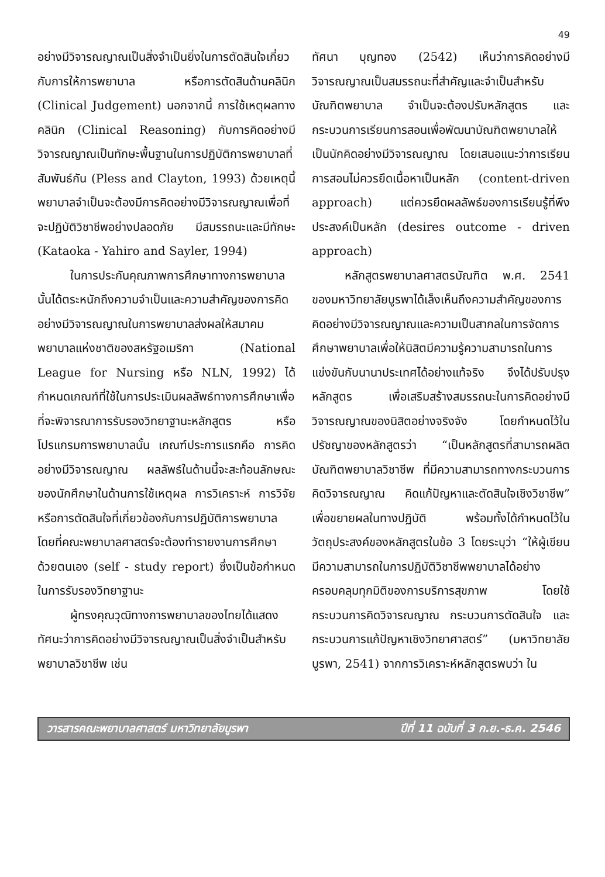49
อย่างมีวิจารณญาณเป็นสิ่งจำเป็นยิ่งในการตัดสินใจเกี่ยวกับการให้การพยาบาล หรือการตัดสินด้านคลินิก (Clinical Judgement) นอกจากนี้ การใช้เหตุผลทางคลินิก (Clinical Reasoning) กับการคิดอย่างมีวิจารณญาณเป็นทักษะพื้นฐานในการปฏิบัติการพยาบาลที่สัมพันธ์กัน (Pless and Clayton, 1993) ด้วยเหตุนี้พยาบาลจำเป็นจะต้องมีการคิดอย่างมีวิจารณญาณเพื่อที่จะปฏิบัติวิชาชีพอย่างปลอดภัย มีสมรรถนะและมีทักษะ (Kataoka - Yahiro and Sayler, 1994)
ในการประกันคุณภาพการศึกษาทางการพยาบาลนั้นได้ตระหนักถึงความจำเป็นและความสำคัญของการคิดอย่างมีวิจารณญาณในการพยาบาลส่งผลให้สมาคมพยาบาลแห่งชาติของสหรัฐอเมริกา (National League for Nursing หรือ NLN, 1992) ได้กำหนดเกณฑ์ที่ใช้ในการประเมินผลลัพธ์ทางการศึกษาเพื่อที่จะพิจารณาการรับรองวิทยาฐานะหลักสูตร หรือโปรแกรมการพยาบาลนั้น เกณฑ์ประการแรกคือ การคิดอย่างมีวิจารณญาณ ผลลัพธ์ในด้านนี้จะสะท้อนลักษณะของนักศึกษาในด้านการใช้เหตุผล การวิเคราะห์ การวิจัย หรือการตัดสินใจที่เกี่ยวข้องกับการปฏิบัติการพยาบาล โดยที่คณะพยาบาลศาสตร์จะต้องทำรายงานการศึกษาด้วยตนเอง (self - study report) ซึ่งเป็นข้อกำหนดในการรับรองวิทยาฐานะ
ผู้ทรงคุณวุฒิทางการพยาบาลของไทยได้แสดงทัศนะว่าการคิดอย่างมีวิจารณญาณเป็นสิ่งจำเป็นสำหรับพยาบาลวิชาชีพ เช่น
ทัศนา บุญทอง (2542) เห็นว่าการคิดอย่างมีวิจารณญาณเป็นสมรรถนะที่สำคัญและจำเป็นสำหรับบัณฑิตพยาบาล จำเป็นจะต้องปรับหลักสูตร และกระบวนการเรียนการสอนเพื่อพัฒนาบัณฑิตพยาบาลให้เป็นนักคิดอย่างมีวิจารณญาณ โดยเสนอแนะว่าการเรียนการสอนไม่ควรยึดเนื้อหาเป็นหลัก (content-driven approach) แต่ควรยึดผลลัพธ์ของการเรียนรู้ที่พึงประสงค์เป็นหลัก (desires outcome - driven approach)
หลักสูตรพยาบาลศาสตรบัณฑิต พ.ศ. 2541 ของมหาวิทยาลัยบูรพาได้เล็งเห็นถึงความสำคัญของการคิดอย่างมีวิจารณญาณและความเป็นสากลในการจัดการศึกษาพยาบาลเพื่อให้นิสิตมีความรู้ความสามารถในการแข่งขันกับนานาประเทศได้อย่างแท้จริง จึงได้ปรับปรุงหลักสูตร เพื่อเสริมสร้างสมรรถนะในการคิดอย่างมีวิจารณญาณของนิสิตอย่างจริงจัง โดยกำหนดไว้ในปรัชญาของหลักสูตรว่า “เป็นหลักสูตรที่สามารถผลิตบัณฑิตพยาบาลวิชาชีพ ที่มีความสามารถทางกระบวนการคิดวิจารณญาณ คิดแก้ปัญหาและตัดสินใจเชิงวิชาชีพ” เพื่อขยายผลในทางปฏิบัติ พร้อมทั้งได้กำหนดไว้ในวัตถุประสงค์ของหลักสูตรในข้อ 3 โดยระบุว่า “ให้ผู้เขียนมีความสามารถในการปฏิบัติวิชาชีพพยาบาลได้อย่างครอบคลุมทุกมิติของการบริการสุขภาพ โดยใช้กระบวนการคิดวิจารณญาณ กระบวนการตัดสินใจ และกระบวนการแก้ปัญหาเชิงวิทยาศาสตร์” (มหาวิทยาลัยบูรพา, 2541) จากการวิเคราะห์หลักสูตรพบว่า ใน
วารสารคณะพยาบาลศาสตร์ มหาวิทยาลัยบูรพา ปีที่ 11 ฉบับที่ 3 ก.ย.-ธ.ค. 2546